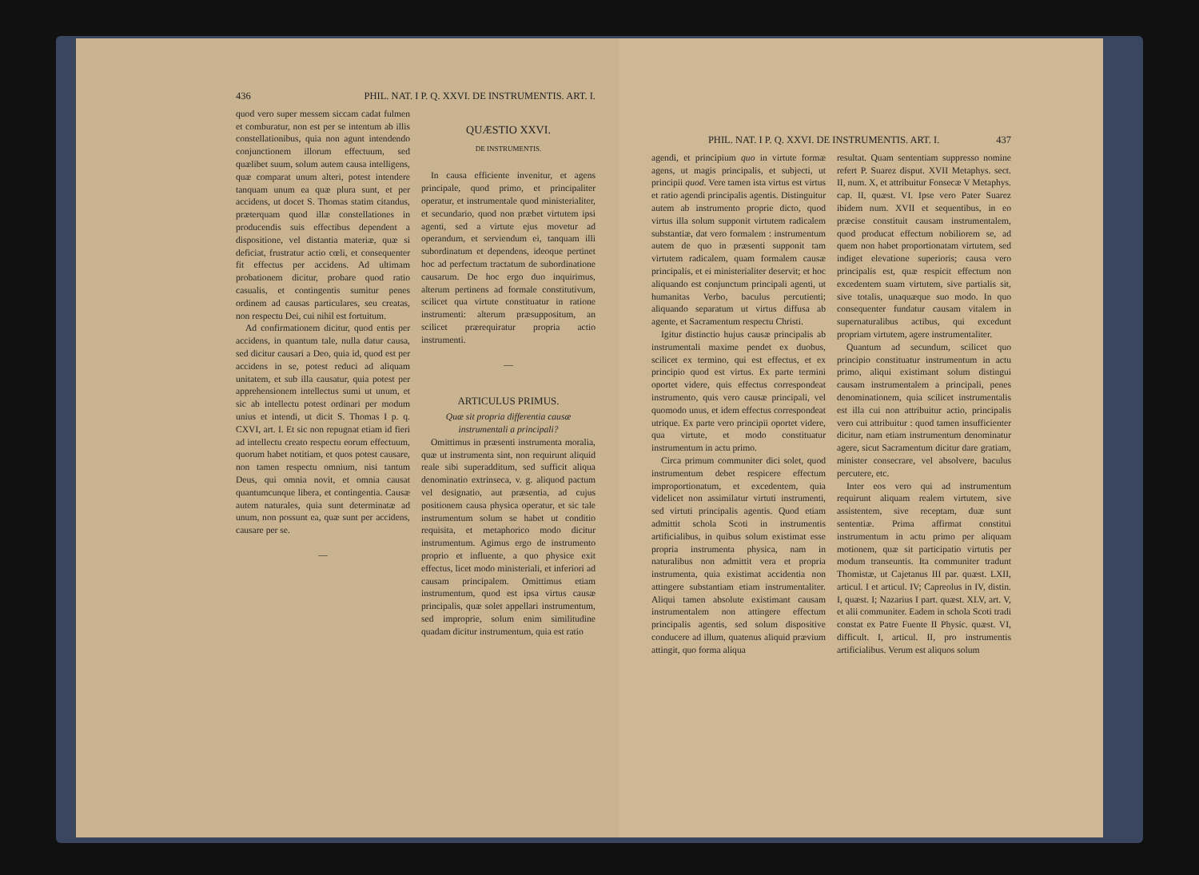436 PHIL. NAT. I P. Q. XXVI. DE INSTRUMENTIS. ART. I.
quod vero super messem siccam cadat fulmen et comburatur, non est per se intentum ab illis constellationibus, quia non agunt intendendo conjunctionem illorum effectuum, sed quælibet suum, solum autem causa intelligens, quæ comparat unum alteri, potest intendere tanquam unum ea quæ plura sunt, et per accidens, ut docet S. Thomas statim citandus, præterquam quod illæ constellationes in producendis suis effectibus dependent a dispositione, vel distantia materiæ, quæ si deficiat, frustratur actio cœli, et consequenter fit effectus per accidens. Ad ultimam probationem dicitur, probare quod ratio casualis, et contingentis sumitur penes ordinem ad causas particulares, seu creatas, non respectu Dei, cui nihil est fortuitum.
Ad confirmationem dicitur, quod entis per accidens, in quantum tale, nulla datur causa, sed dicitur causari a Deo, quia id, quod est per accidens in se, potest reduci ad aliquam unitatem, et sub illa causatur, quia potest per apprehensionem intellectus sumi ut unum, et sic ab intellectu potest ordinari per modum unius et intendi, ut dicit S. Thomas I p. q. CXVI, art. I. Et sic non repugnat etiam id fieri ad intellectu creato respectu eorum effectuum, quorum habet notitiam, et quos potest causare, non tamen respectu omnium, nisi tantum Deus, qui omnia novit, et omnia causat quantumcunque libera, et contingentia. Causæ autem naturales, quia sunt determinatæ ad unum, non possunt ea, quæ sunt per accidens, causare per se.
—
QUÆSTIO XXVI.
DE INSTRUMENTIS.
In causa efficiente invenitur, et agens principale, quod primo, et principaliter operatur, et instrumentale quod ministerialiter, et secundario, quod non præbet virtutem ipsi agenti, sed a virtute ejus movetur ad operandum, et serviendum ei, tanquam illi subordinatum et dependens, ideoque pertinet hoc ad perfectum tractatum de subordinatione causarum. De hoc ergo duo inquirimus, alterum pertinens ad formale constitutivum, scilicet qua virtute constituatur in ratione instrumenti: alterum præsuppositum, an scilicet prærequiratur propria actio instrumenti.
—
ARTICULUS PRIMUS.
Quæ sit propria differentia causæ instrumentali a principali?
Omittimus in præsenti instrumenta moralia, quæ ut instrumenta sint, non requirunt aliquid reale sibi superadditum, sed sufficit aliqua denominatio extrinseca, v. g. aliquod pactum vel designatio, aut præsentia, ad cujus positionem causa physica operatur, et sic tale instrumentum solum se habet ut conditio requisita, et metaphorico modo dicitur instrumentum. Agimus ergo de instrumento proprio et influente, a quo physice exit effectus, licet modo ministeriali, et inferiori ad causam principalem. Omittimus etiam instrumentum, quod est ipsa virtus causæ principalis, quæ solet appellari instrumentum, sed improprie, solum enim similitudine quadam dicitur instrumentum, quia est ratio
PHIL. NAT. I P. Q. XXVI. DE INSTRUMENTIS. ART. I. 437
agendi, et principium quo in virtute formæ agens, ut magis principalis, et subjecti, ut principii quod. Vere tamen ista virtus est virtus et ratio agendi principalis agentis. Distinguitur autem ab instrumento proprie dicto, quod virtus illa solum supponit virtutem radicalem substantiæ, dat vero formalem : instrumentum autem de quo in præsenti supponit tam virtutem radicalem, quam formalem causæ principalis, et ei ministerialiter deservit; et hoc aliquando est conjunctum principali agenti, ut humanitas Verbo, baculus percutienti; aliquando separatum ut virtus diffusa ab agente, et Sacramentum respectu Christi.
Igitur distinctio hujus causæ principalis ab instrumentali maxime pendet ex duobus, scilicet ex termino, qui est effectus, et ex principio quod est virtus. Ex parte termini oportet videre, quis effectus correspondeat instrumento, quis vero causæ principali, vel quomodo unus, et idem effectus correspondeat utrique. Ex parte vero principii oportet videre, qua virtute, et modo constituatur instrumentum in actu primo.
Circa primum communiter dici solet, quod instrumentum debet respicere effectum improportionatum, et excedentem, quia videlicet non assimilatur virtuti instrumenti, sed virtuti principalis agentis. Quod etiam admittit schola Scoti in instrumentis artificialibus, in quibus solum existimat esse propria instrumenta physica, nam in naturalibus non admittit vera et propria instrumenta, quia existimat accidentia non attingere substantiam etiam instrumentaliter. Aliqui tamen absolute existimant causam instrumentalem non attingere effectum principalis agentis, sed solum dispositive conducere ad illum, quatenus aliquid prævium attingit, quo forma aliqua
resultat. Quam sententiam suppresso nomine refert P. Suarez disput. XVII Metaphys. sect. II, num. X, et attribuitur Fonsecæ V Metaphys. cap. II, quæst. VI. Ipse vero Pater Suarez ibidem num. XVII et sequentibus, in eo præcise constituit causam instrumentalem, quod producat effectum nobiliorem se, ad quem non habet proportionatam virtutem, sed indiget elevatione superioris; causa vero principalis est, quæ respicit effectum non excedentem suam virtutem, sive partialis sit, sive totalis, unaquæque suo modo. In quo consequenter fundatur causam vitalem in supernaturalibus actibus, qui excedunt propriam virtutem, agere instrumentaliter.
Quantum ad secundum, scilicet quo principio constituatur instrumentum in actu primo, aliqui existimant solum distingui causam instrumentalem a principali, penes denominationem, quia scilicet instrumentalis est illa cui non attribuitur actio, principalis vero cui attribuitur : quod tamen insufficienter dicitur, nam etiam instrumentum denominatur agere, sicut Sacramentum dicitur dare gratiam, minister consecrare, vel absolvere, baculus percutere, etc.
Inter eos vero qui ad instrumentum requirunt aliquam realem virtutem, sive assistentem, sive receptam, duæ sunt sententiæ. Prima affirmat constitui instrumentum in actu primo per aliquam motionem, quæ sit participatio virtutis per modum transeuntis. Ita communiter tradunt Thomistæ, ut Cajetanus III par. quæst. LXII, articul. I et articul. IV; Capreolus in IV, distin. I, quæst. I; Nazarius I part. quæst. XLV, art. V, et alii communiter. Eadem in schola Scoti tradi constat ex Patre Fuente II Physic. quæst. VI, difficult. I, articul. II, pro instrumentis artificialibus. Verum est aliquos solum